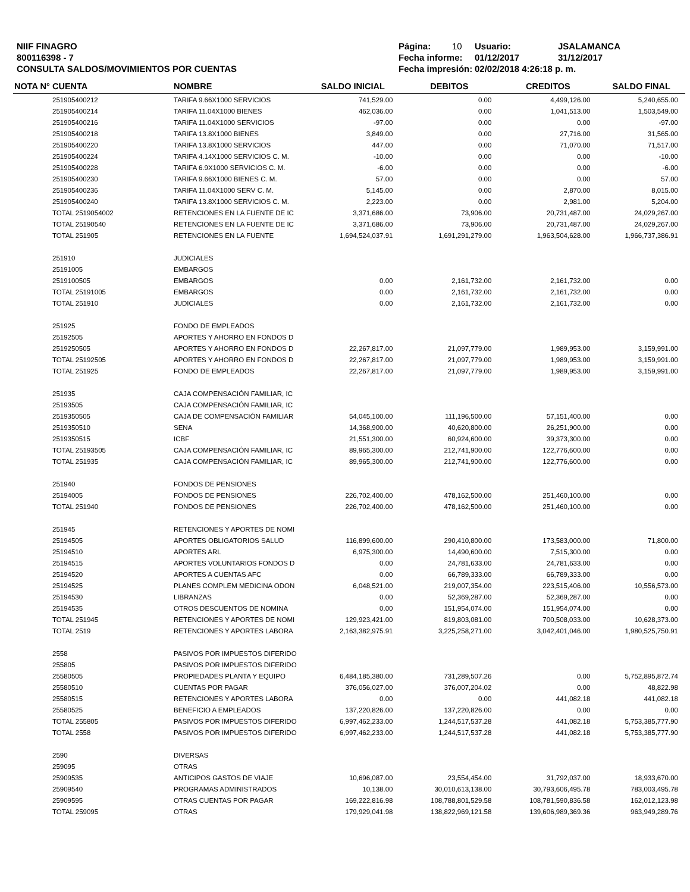NIIF FINAGRO
800116398 - 7
CONSULTA SALDOS/MOVIMIENTOS POR CUENTAS
Página: 10 Usuario: JSALAMANCA
Fecha informe: 01/12/2017 31/12/2017
Fecha impresión: 02/02/2018 4:26:18 p. m.
| NOTA N° | CUENTA | NOMBRE | SALDO INICIAL | DEBITOS | CREDITOS | SALDO FINAL |
| --- | --- | --- | --- | --- | --- | --- |
| | 251905400212 | TARIFA 9.66X1000 SERVICIOS | 741,529.00 | 0.00 | 4,499,126.00 | 5,240,655.00 |
| | 251905400214 | TARIFA 11.04X1000 BIENES | 462,036.00 | 0.00 | 1,041,513.00 | 1,503,549.00 |
| | 251905400216 | TARIFA 11.04X1000 SERVICIOS | -97.00 | 0.00 | 0.00 | -97.00 |
| | 251905400218 | TARIFA 13.8X1000 BIENES | 3,849.00 | 0.00 | 27,716.00 | 31,565.00 |
| | 251905400220 | TARIFA 13.8X1000 SERVICIOS | 447.00 | 0.00 | 71,070.00 | 71,517.00 |
| | 251905400224 | TARIFA 4.14X1000 SERVICIOS C. M. | -10.00 | 0.00 | 0.00 | -10.00 |
| | 251905400228 | TARIFA 6.9X1000 SERVICIOS C. M. | -6.00 | 0.00 | 0.00 | -6.00 |
| | 251905400230 | TARIFA 9.66X1000 BIENES C. M. | 57.00 | 0.00 | 0.00 | 57.00 |
| | 251905400236 | TARIFA 11.04X1000 SERV C. M. | 5,145.00 | 0.00 | 2,870.00 | 8,015.00 |
| | 251905400240 | TARIFA 13.8X1000 SERVICIOS C. M. | 2,223.00 | 0.00 | 2,981.00 | 5,204.00 |
| | TOTAL 2519054002 | RETENCIONES EN LA FUENTE DE IC | 3,371,686.00 | 73,906.00 | 20,731,487.00 | 24,029,267.00 |
| | TOTAL 25190540 | RETENCIONES EN LA FUENTE DE IC | 3,371,686.00 | 73,906.00 | 20,731,487.00 | 24,029,267.00 |
| | TOTAL 251905 | RETENCIONES EN LA FUENTE | 1,694,524,037.91 | 1,691,291,279.00 | 1,963,504,628.00 | 1,966,737,386.91 |
| | 251910 | JUDICIALES | | | | |
| | 25191005 | EMBARGOS | | | | |
| | 2519100505 | EMBARGOS | 0.00 | 2,161,732.00 | 2,161,732.00 | 0.00 |
| | TOTAL 25191005 | EMBARGOS | 0.00 | 2,161,732.00 | 2,161,732.00 | 0.00 |
| | TOTAL 251910 | JUDICIALES | 0.00 | 2,161,732.00 | 2,161,732.00 | 0.00 |
| | 251925 | FONDO DE EMPLEADOS | | | | |
| | 25192505 | APORTES Y AHORRO EN FONDOS D | | | | |
| | 2519250505 | APORTES Y AHORRO EN FONDOS D | 22,267,817.00 | 21,097,779.00 | 1,989,953.00 | 3,159,991.00 |
| | TOTAL 25192505 | APORTES Y AHORRO EN FONDOS D | 22,267,817.00 | 21,097,779.00 | 1,989,953.00 | 3,159,991.00 |
| | TOTAL 251925 | FONDO DE EMPLEADOS | 22,267,817.00 | 21,097,779.00 | 1,989,953.00 | 3,159,991.00 |
| | 251935 | CAJA COMPENSACIÓN FAMILIAR, IC | | | | |
| | 25193505 | CAJA COMPENSACIÓN FAMILIAR, IC | | | | |
| | 2519350505 | CAJA DE COMPENSACIÓN FAMILIAR | 54,045,100.00 | 111,196,500.00 | 57,151,400.00 | 0.00 |
| | 2519350510 | SENA | 14,368,900.00 | 40,620,800.00 | 26,251,900.00 | 0.00 |
| | 2519350515 | ICBF | 21,551,300.00 | 60,924,600.00 | 39,373,300.00 | 0.00 |
| | TOTAL 25193505 | CAJA COMPENSACIÓN FAMILIAR, IC | 89,965,300.00 | 212,741,900.00 | 122,776,600.00 | 0.00 |
| | TOTAL 251935 | CAJA COMPENSACIÓN FAMILIAR, IC | 89,965,300.00 | 212,741,900.00 | 122,776,600.00 | 0.00 |
| | 251940 | FONDOS DE PENSIONES | | | | |
| | 25194005 | FONDOS DE PENSIONES | 226,702,400.00 | 478,162,500.00 | 251,460,100.00 | 0.00 |
| | TOTAL 251940 | FONDOS DE PENSIONES | 226,702,400.00 | 478,162,500.00 | 251,460,100.00 | 0.00 |
| | 251945 | RETENCIONES Y APORTES DE NOMI | | | | |
| | 25194505 | APORTES OBLIGATORIOS SALUD | 116,899,600.00 | 290,410,800.00 | 173,583,000.00 | 71,800.00 |
| | 25194510 | APORTES ARL | 6,975,300.00 | 14,490,600.00 | 7,515,300.00 | 0.00 |
| | 25194515 | APORTES VOLUNTARIOS FONDOS D | 0.00 | 24,781,633.00 | 24,781,633.00 | 0.00 |
| | 25194520 | APORTES A CUENTAS AFC | 0.00 | 66,789,333.00 | 66,789,333.00 | 0.00 |
| | 25194525 | PLANES COMPLEM MEDICINA ODON | 6,048,521.00 | 219,007,354.00 | 223,515,406.00 | 10,556,573.00 |
| | 25194530 | LIBRANZAS | 0.00 | 52,369,287.00 | 52,369,287.00 | 0.00 |
| | 25194535 | OTROS DESCUENTOS DE NOMINA | 0.00 | 151,954,074.00 | 151,954,074.00 | 0.00 |
| | TOTAL 251945 | RETENCIONES Y APORTES DE NOMI | 129,923,421.00 | 819,803,081.00 | 700,508,033.00 | 10,628,373.00 |
| | TOTAL 2519 | RETENCIONES Y APORTES LABORA | 2,163,382,975.91 | 3,225,258,271.00 | 3,042,401,046.00 | 1,980,525,750.91 |
| | 2558 | PASIVOS POR IMPUESTOS DIFERIDO | | | | |
| | 255805 | PASIVOS POR IMPUESTOS DIFERIDO | | | | |
| | 25580505 | PROPIEDADES PLANTA Y EQUIPO | 6,484,185,380.00 | 731,289,507.26 | 0.00 | 5,752,895,872.74 |
| | 25580510 | CUENTAS POR PAGAR | 376,056,027.00 | 376,007,204.02 | 0.00 | 48,822.98 |
| | 25580515 | RETENCIONES Y APORTES LABORA | 0.00 | 0.00 | 441,082.18 | 441,082.18 |
| | 25580525 | BENEFICIO A EMPLEADOS | 137,220,826.00 | 137,220,826.00 | 0.00 | 0.00 |
| | TOTAL 255805 | PASIVOS POR IMPUESTOS DIFERIDO | 6,997,462,233.00 | 1,244,517,537.28 | 441,082.18 | 5,753,385,777.90 |
| | TOTAL 2558 | PASIVOS POR IMPUESTOS DIFERIDO | 6,997,462,233.00 | 1,244,517,537.28 | 441,082.18 | 5,753,385,777.90 |
| | 2590 | DIVERSAS | | | | |
| | 259095 | OTRAS | | | | |
| | 25909535 | ANTICIPOS GASTOS DE VIAJE | 10,696,087.00 | 23,554,454.00 | 31,792,037.00 | 18,933,670.00 |
| | 25909540 | PROGRAMAS ADMINISTRADOS | 10,138.00 | 30,010,613,138.00 | 30,793,606,495.78 | 783,003,495.78 |
| | 25909595 | OTRAS CUENTAS POR PAGAR | 169,222,816.98 | 108,788,801,529.58 | 108,781,590,836.58 | 162,012,123.98 |
| | TOTAL 259095 | OTRAS | 179,929,041.98 | 138,822,969,121.58 | 139,606,989,369.36 | 963,949,289.76 |